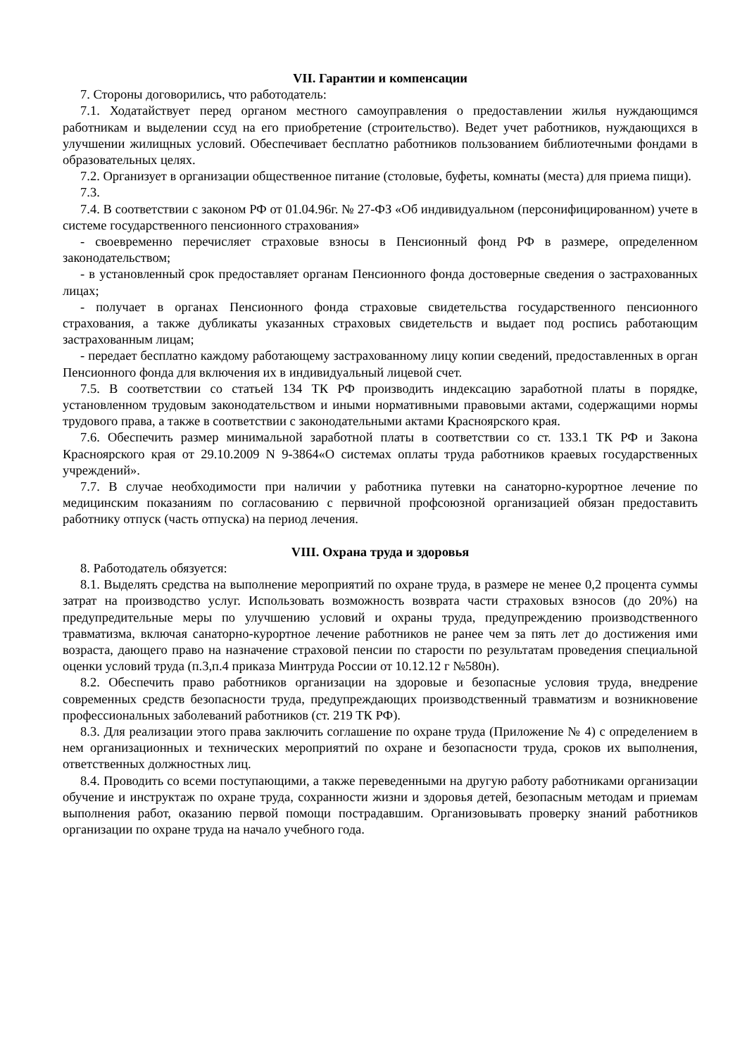VII. Гарантии и компенсации
7. Стороны договорились, что работодатель:
7.1. Ходатайствует перед органом местного самоуправления о предоставлении жилья нуждающимся работникам и выделении ссуд на его приобретение (строительство). Ведет учет работников, нуждающихся в улучшении жилищных условий. Обеспечивает бесплатно работников пользованием библиотечными фондами в образовательных целях.
7.2. Организует в организации общественное питание (столовые, буфеты, комнаты (места) для приема пищи).
7.3.
7.4. В соответствии с законом РФ от 01.04.96г. № 27-ФЗ «Об индивидуальном (персонифицированном) учете в системе государственного пенсионного страхования»
- своевременно перечисляет страховые взносы в Пенсионный фонд РФ в размере, определенном законодательством;
- в установленный срок предоставляет органам Пенсионного фонда достоверные сведения о застрахованных лицах;
- получает в органах Пенсионного фонда страховые свидетельства государственного пенсионного страхования, а также дубликаты указанных страховых свидетельств и выдает под роспись работающим застрахованным лицам;
- передает бесплатно каждому работающему застрахованному лицу копии сведений, предоставленных в орган Пенсионного фонда для включения их в индивидуальный лицевой счет.
7.5. В соответствии со статьей 134 ТК РФ производить индексацию заработной платы в порядке, установленном трудовым законодательством и иными нормативными правовыми актами, содержащими нормы трудового права, а также в соответствии с законодательными актами Красноярского края.
7.6. Обеспечить размер минимальной заработной платы в соответствии со ст. 133.1 ТК РФ и Закона Красноярского края от 29.10.2009 N 9-3864«О системах оплаты труда работников краевых государственных учреждений».
7.7. В случае необходимости при наличии у работника путевки на санаторно-курортное лечение по медицинским показаниям по согласованию с первичной профсоюзной организацией обязан предоставить работнику отпуск (часть отпуска) на период лечения.
VIII. Охрана труда и здоровья
8. Работодатель обязуется:
8.1. Выделять средства на выполнение мероприятий по охране труда, в размере не менее 0,2 процента суммы затрат на производство услуг. Использовать возможность возврата части страховых взносов (до 20%) на предупредительные меры по улучшению условий и охраны труда, предупреждению производственного травматизма, включая санаторно-курортное лечение работников не ранее чем за пять лет до достижения ими возраста, дающего право на назначение страховой пенсии по старости по результатам проведения специальной оценки условий труда (п.3,п.4 приказа Минтруда России от 10.12.12 г №580н).
8.2. Обеспечить право работников организации на здоровые и безопасные условия труда, внедрение современных средств безопасности труда, предупреждающих производственный травматизм и возникновение профессиональных заболеваний работников (ст. 219 ТК РФ).
8.3. Для реализации этого права заключить соглашение по охране труда (Приложение № 4) с определением в нем организационных и технических мероприятий по охране и безопасности труда, сроков их выполнения, ответственных должностных лиц.
8.4. Проводить со всеми поступающими, а также переведенными на другую работу работниками организации обучение и инструктаж по охране труда, сохранности жизни и здоровья детей, безопасным методам и приемам выполнения работ, оказанию первой помощи пострадавшим. Организовывать проверку знаний работников организации по охране труда на начало учебного года.